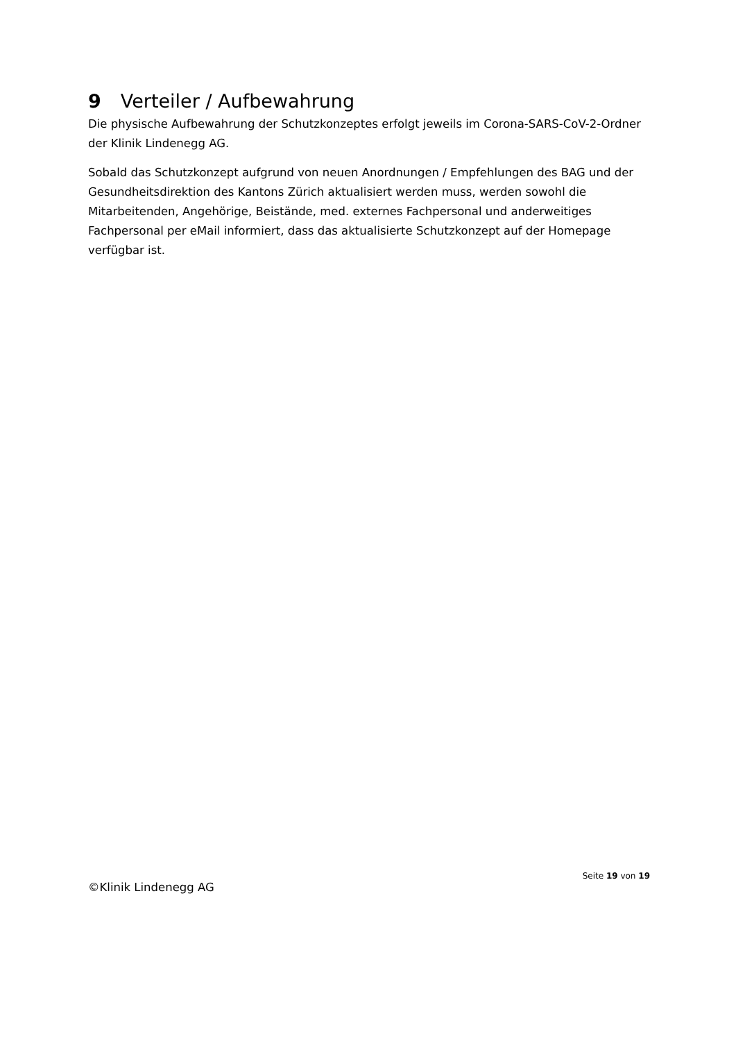9 Verteiler / Aufbewahrung
Die physische Aufbewahrung der Schutzkonzeptes erfolgt jeweils im Corona-SARS-CoV-2-Ordner der Klinik Lindenegg AG.
Sobald das Schutzkonzept aufgrund von neuen Anordnungen / Empfehlungen des BAG und der Gesundheitsdirektion des Kantons Zürich aktualisiert werden muss, werden sowohl die Mitarbeitenden, Angehörige, Beistände, med. externes Fachpersonal und anderweitiges Fachpersonal per eMail informiert, dass das aktualisierte Schutzkonzept auf der Homepage verfügbar ist.
Seite 19 von 19
©Klinik Lindenegg AG